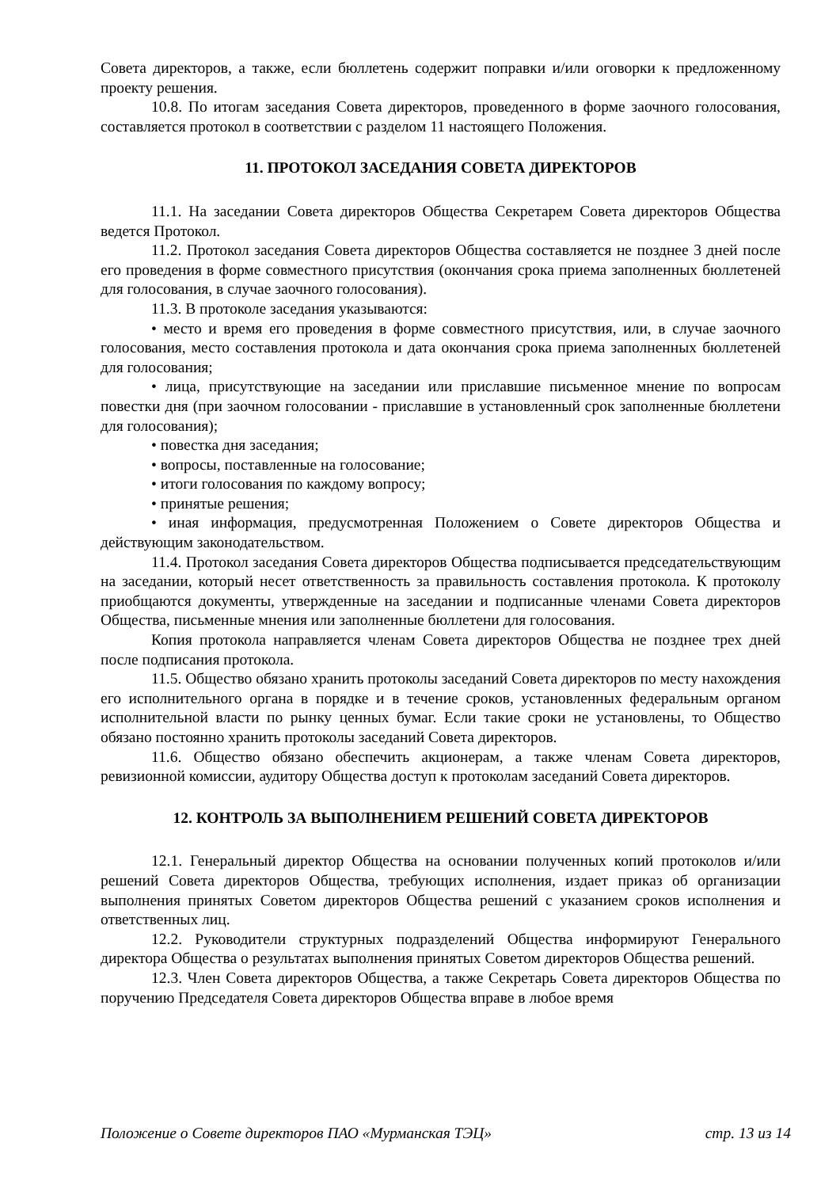Совета директоров, а также, если бюллетень содержит поправки и/или оговорки к предложенному проекту решения.
10.8. По итогам заседания Совета директоров, проведенного в форме заочного голосования, составляется протокол в соответствии с разделом 11 настоящего Положения.
11. ПРОТОКОЛ ЗАСЕДАНИЯ СОВЕТА ДИРЕКТОРОВ
11.1. На заседании Совета директоров Общества Секретарем Совета директоров Общества ведется Протокол.
11.2. Протокол заседания Совета директоров Общества составляется не позднее 3 дней после его проведения в форме совместного присутствия (окончания срока приема заполненных бюллетеней для голосования, в случае заочного голосования).
11.3. В протоколе заседания указываются:
• место и время его проведения в форме совместного присутствия, или, в случае заочного голосования, место составления протокола и дата окончания срока приема заполненных бюллетеней для голосования;
• лица, присутствующие на заседании или приславшие письменное мнение по вопросам повестки дня (при заочном голосовании - приславшие в установленный срок заполненные бюллетени для голосования);
• повестка дня заседания;
• вопросы, поставленные на голосование;
• итоги голосования по каждому вопросу;
• принятые решения;
• иная информация, предусмотренная Положением о Совете директоров Общества и действующим законодательством.
11.4. Протокол заседания Совета директоров Общества подписывается председательствующим на заседании, который несет ответственность за правильность составления протокола. К протоколу приобщаются документы, утвержденные на заседании и подписанные членами Совета директоров Общества, письменные мнения или заполненные бюллетени для голосования.
Копия протокола направляется членам Совета директоров Общества не позднее трех дней после подписания протокола.
11.5. Общество обязано хранить протоколы заседаний Совета директоров по месту нахождения его исполнительного органа в порядке и в течение сроков, установленных федеральным органом исполнительной власти по рынку ценных бумаг. Если такие сроки не установлены, то Общество обязано постоянно хранить протоколы заседаний Совета директоров.
11.6. Общество обязано обеспечить акционерам, а также членам Совета директоров, ревизионной комиссии, аудитору Общества доступ к протоколам заседаний Совета директоров.
12. КОНТРОЛЬ ЗА ВЫПОЛНЕНИЕМ РЕШЕНИЙ СОВЕТА ДИРЕКТОРОВ
12.1. Генеральный директор Общества на основании полученных копий протоколов и/или решений Совета директоров Общества, требующих исполнения, издает приказ об организации выполнения принятых Советом директоров Общества решений с указанием сроков исполнения и ответственных лиц.
12.2. Руководители структурных подразделений Общества информируют Генерального директора Общества о результатах выполнения принятых Советом директоров Общества решений.
12.3. Член Совета директоров Общества, а также Секретарь Совета директоров Общества по поручению Председателя Совета директоров Общества вправе в любое время
Положение о Совете директоров ПАО «Мурманская ТЭЦ» стр. 13 из 14